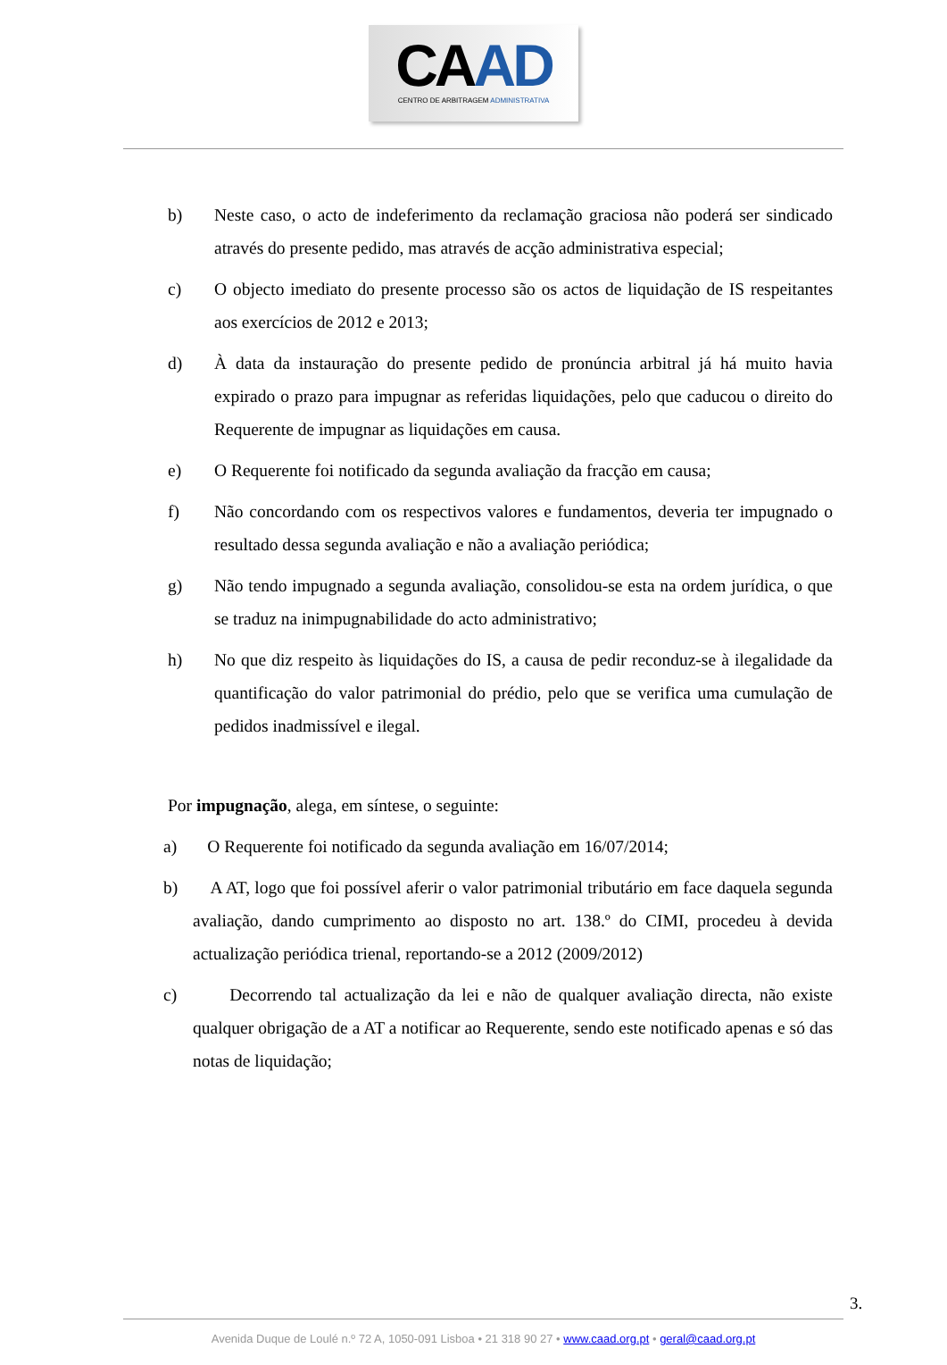CAAD
CENTRO DE ARBITRAGEM ADMINISTRATIVA
b) Neste caso, o acto de indeferimento da reclamação graciosa não poderá ser sindicado através do presente pedido, mas através de acção administrativa especial;
c) O objecto imediato do presente processo são os actos de liquidação de IS respeitantes aos exercícios de 2012 e 2013;
d) À data da instauração do presente pedido de pronúncia arbitral já há muito havia expirado o prazo para impugnar as referidas liquidações, pelo que caducou o direito do Requerente de impugnar as liquidações em causa.
e) O Requerente foi notificado da segunda avaliação da fracção em causa;
f) Não concordando com os respectivos valores e fundamentos, deveria ter impugnado o resultado dessa segunda avaliação e não a avaliação periódica;
g) Não tendo impugnado a segunda avaliação, consolidou-se esta na ordem jurídica, o que se traduz na inimpugnabilidade do acto administrativo;
h) No que diz respeito às liquidações do IS, a causa de pedir reconduz-se à ilegalidade da quantificação do valor patrimonial do prédio, pelo que se verifica uma cumulação de pedidos inadmissível e ilegal.
Por impugnação, alega, em síntese, o seguinte:
a) O Requerente foi notificado da segunda avaliação em 16/07/2014;
b) A AT, logo que foi possível aferir o valor patrimonial tributário em face daquela segunda avaliação, dando cumprimento ao disposto no art. 138.º do CIMI, procedeu à devida actualização periódica trienal, reportando-se a 2012 (2009/2012)
c) Decorrendo tal actualização da lei e não de qualquer avaliação directa, não existe qualquer obrigação de a AT a notificar ao Requerente, sendo este notificado apenas e só das notas de liquidação;
3.
Avenida Duque de Loulé n.º 72 A, 1050-091 Lisboa • 21 318 90 27 • www.caad.org.pt • geral@caad.org.pt